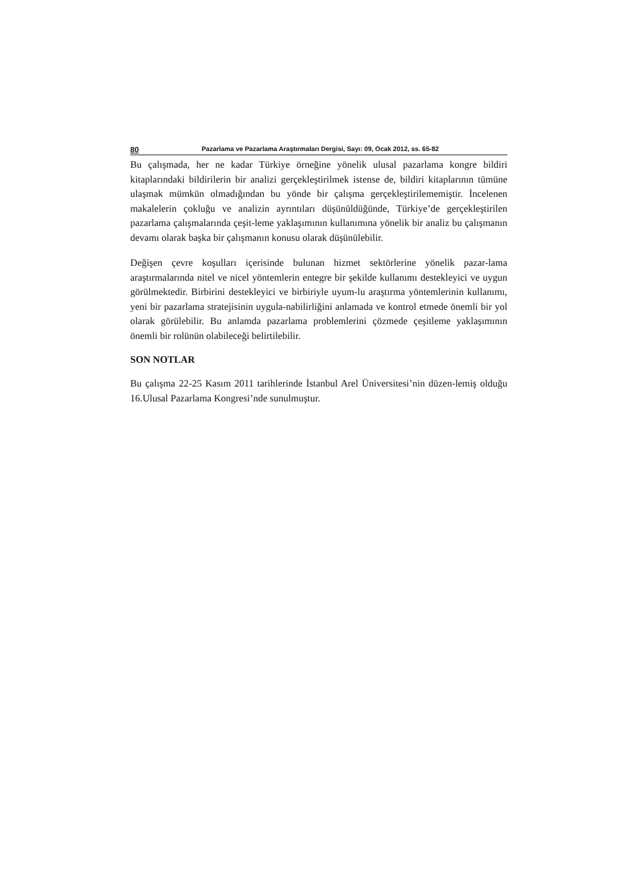80 Pazarlama ve Pazarlama Araştırmaları Dergisi, Sayı: 09, Ocak 2012, ss. 65-82
Bu çalışmada, her ne kadar Türkiye örneğine yönelik ulusal pazarlama kongre bildiri kitaplarındaki bildirilerin bir analizi gerçekleştirilmek istense de, bildiri kitaplarının tümüne ulaşmak mümkün olmadığından bu yönde bir çalışma gerçekleştirilememiştir. İncelenen makalelerin çokluğu ve analizin ayrıntıları düşünüldüğünde, Türkiye’de gerçekleştirilen pazarlama çalışmalarında çeşit-leme yaklaşımının kullanımına yönelik bir analiz bu çalışmanın devamı olarak başka bir çalışmanın konusu olarak düşünülebilir.
Değişen çevre koşulları içerisinde bulunan hizmet sektörlerine yönelik pazar-lama araştırmalarında nitel ve nicel yöntemlerin entegre bir şekilde kullanımı destekleyici ve uygun görülmektedir. Birbirini destekleyici ve birbiriyle uyum-lu araştırma yöntemlerinin kullanımı, yeni bir pazarlama stratejisinin uygula-nabilirliğini anlamada ve kontrol etmede önemli bir yol olarak görülebilir. Bu anlamda pazarlama problemlerini çözmede çeşitleme yaklaşımının önemli bir rolünün olabileceği belirtilebilir.
SON NOTLAR
Bu çalışma 22-25 Kasım 2011 tarihlerinde İstanbul Arel Üniversitesi’nin düzen-lemiş olduğu 16.Ulusal Pazarlama Kongresi’nde sunulmuştur.